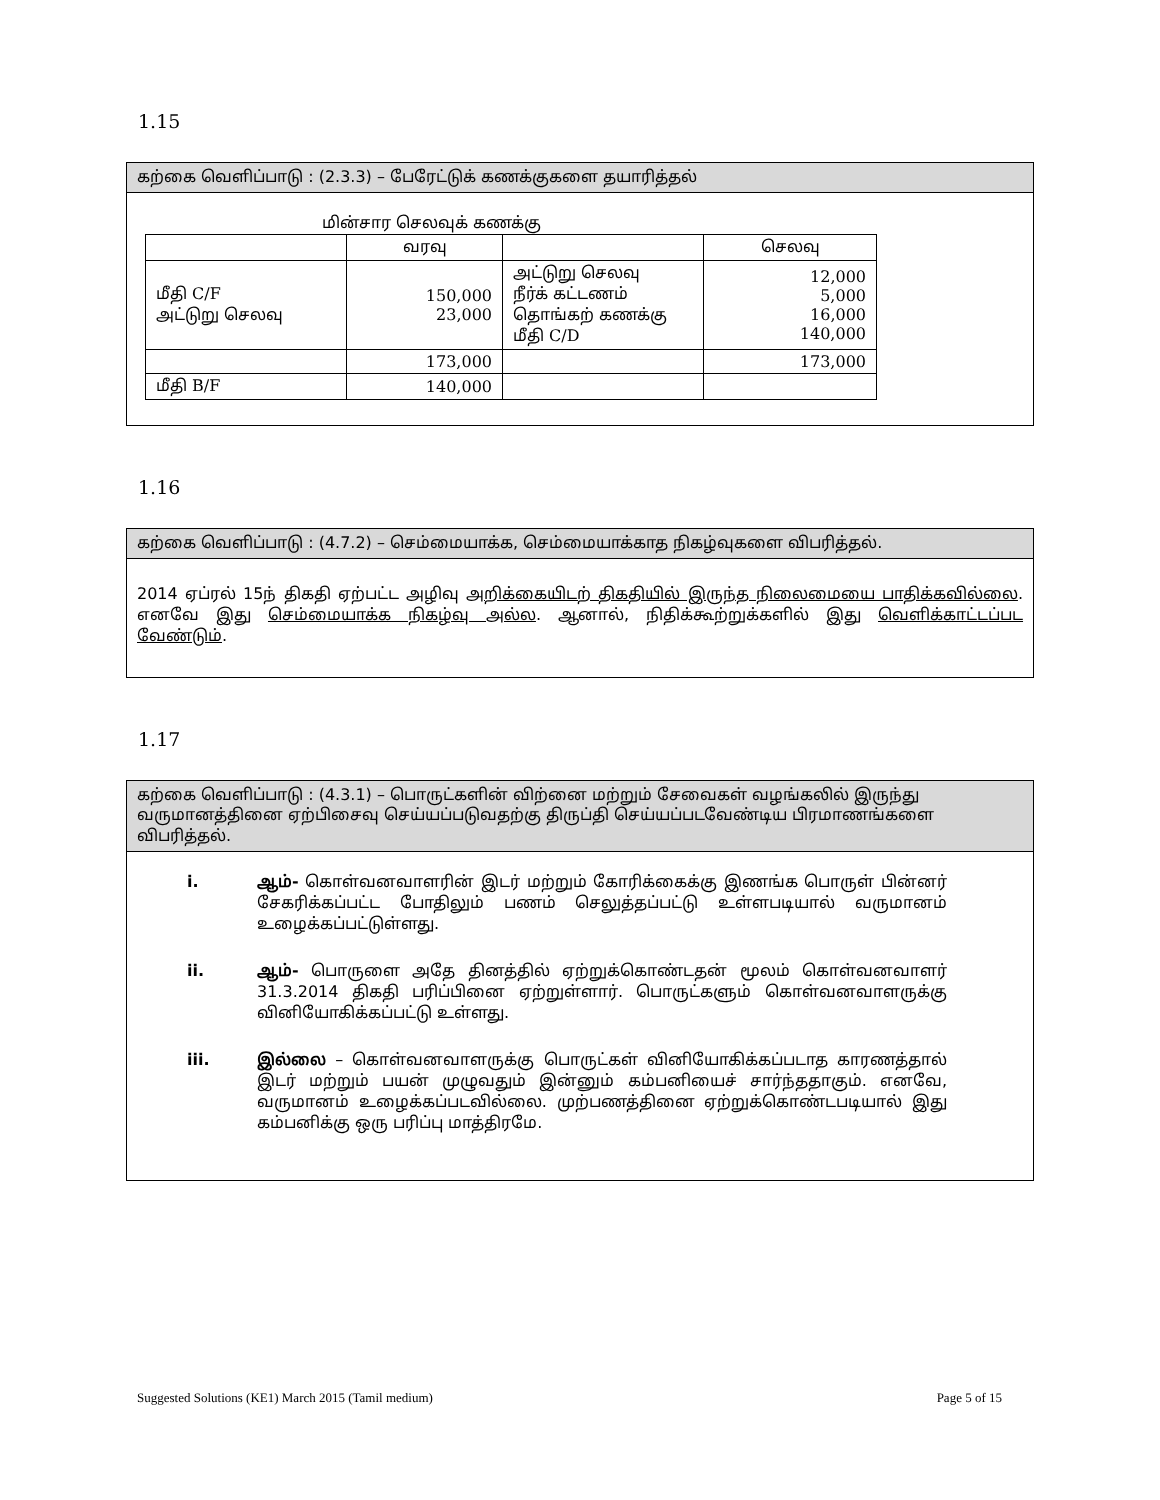1.15
கற்கை வெளிப்பாடு : (2.3.3) – பேரேட்டுக் கணக்குகளை தயாரித்தல்
மின்சார செலவுக் கணக்கு
| | வரவு | | செலவு |
| --- | --- | --- | --- |
| மீதி C/F அட்டுறு செலவு | 150,000 23,000 | அட்டுறு செலவு நீர்க் கட்டணம் தொங்கற் கணக்கு மீதி C/D | 12,000 5,000 16,000 140,000 |
| | 173,000 | | 173,000 |
| மீதி B/F | 140,000 | | |
1.16
கற்கை வெளிப்பாடு : (4.7.2) – செம்மையாக்க, செம்மையாக்காத நிகழ்வுகளை விபரித்தல்.
2014 ஏப்ரல் 15ந் திகதி ஏற்பட்ட அழிவு அறிக்கையிடற் திகதியில் இருந்த நிலைமையை பாதிக்கவில்லை. எனவே இது செம்மையாக்க நிகழ்வு அல்ல. ஆனால், நிதிக்கூற்றுக்களில் இது வெளிக்காட்டப்பட வேண்டும்.
1.17
கற்கை வெளிப்பாடு : (4.3.1) – பொருட்களின் விற்னை மற்றும் சேவைகள் வழங்கலில் இருந்து வருமானத்தினை ஏற்பிசைவு செய்யப்படுவதற்கு திருப்தி செய்யப்படவேண்டிய பிரமாணங்களை விபரித்தல்.
i. ஆம்- கொள்வனவாளரின் இடர் மற்றும் கோரிக்கைக்கு இணங்க பொருள் பின்னர் சேகரிக்கப்பட்ட போதிலும் பணம் செலுத்தப்பட்டு உள்ளபடியால் வருமானம் உழைக்கப்பட்டுள்ளது.
ii. ஆம்- பொருளை அதே தினத்தில் ஏற்றுக்கொண்டதன் மூலம் கொள்வனவாளர் 31.3.2014 திகதி பரிப்பினை ஏற்றுள்ளார். பொருட்களும் கொள்வனவாளருக்கு வினியோகிக்கப்பட்டு உள்ளது.
iii. இல்லை – கொள்வனவாளருக்கு பொருட்கள் வினியோகிக்கப்படாத காரணத்தால் இடர் மற்றும் பயன் முழுவதும் இன்னும் கம்பனியைச் சார்ந்ததாகும். எனவே, வருமானம் உழைக்கப்படவில்லை. முற்பணத்தினை ஏற்றுக்கொண்டபடியால் இது கம்பனிக்கு ஒரு பரிப்பு மாத்திரமே.
Suggested Solutions (KE1) March 2015 (Tamil medium) Page 5 of 15